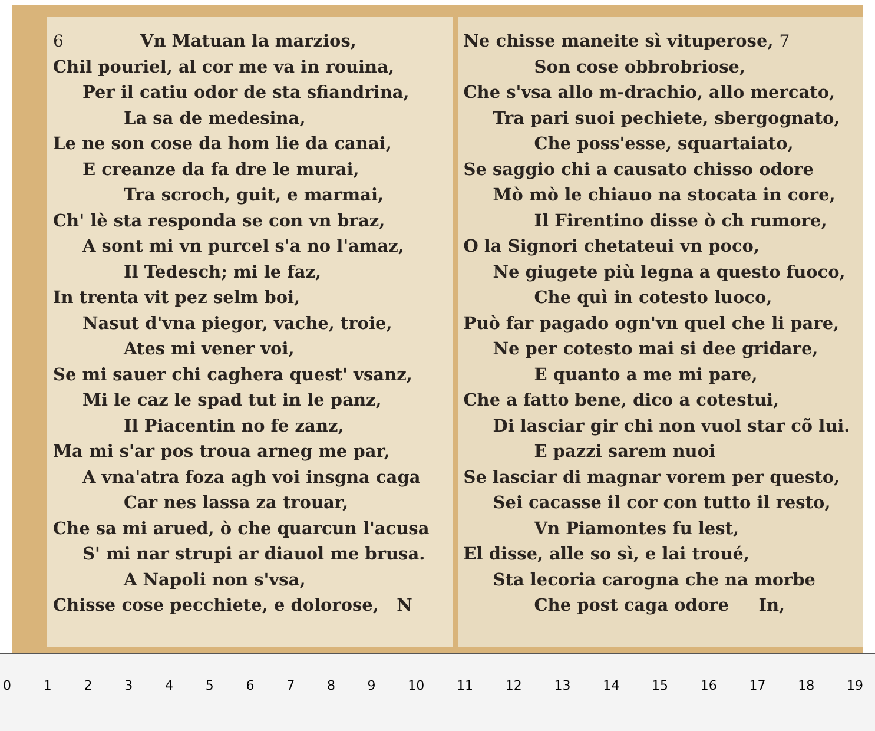6 Vn Matuan la marzios,
Chil pouriel, al cor me va in rouina,
Per il catiu odor de sta sfiandrina,
La sa de medesina,
Le ne son cose da hom lie da canai,
E creanze da fa dre le murai,
Tra scroch, guit, e marmai,
Ch' lè sta responda se con vn braz,
A sont mi vn purcel s'a no l'amaz,
Il Tedesch; mi le faz,
In trenta vit pez selm boi,
Nasut d'vna piegor, vache, troie,
Ates mi vener voi,
Se mi sauer chi caghera quest' vsanz,
Mi le caz le spad tut in le panz,
Il Piacentin no fe zanz,
Ma mi s'ar pos troua arneg me par,
A vna'atra foza agh voi insgna caga
Car nes lassa za trouar,
Che sa mi arued, ò che quarcun l'acusa
S' mi nar strupi ar diauol me brusa.
A Napoli non s'vsa,
Chisse cose pecchiete, e dolorose, N
Ne chisse maneite sì vituperose, 7
Son cose obbrobriose,
Che s'vsa allo m-drachio, allo mercato,
Tra pari suoi pechiete, sbergognato,
Che poss'esse, squartaiato,
Se saggio chi a causato chisso odore
Mò mò le chiauo na stocata in core,
Il Firentino disse ò ch rumore,
O la Signori chetateui vn poco,
Ne giugete più legna a questo fuoco,
Che quì in cotesto luoco,
Può far pagado ogn'vn quel che li pare,
Ne per cotesto mai si dee gridare,
E quanto a me mi pare,
Che a fatto bene, dico a cotestui,
Di lasciar gir chi non vuol star cõ lui.
E pazzi sarem nuoi
Se lasciar di magnar vorem per questo,
Sei cacasse il cor con tutto il resto,
Vn Piamontes fu lest,
El disse, alle so sì, e lai troué,
Sta lecoria carogna che na morbe
Che post caga odore In,
0123456789 10 11 12 13 14 15 16 17 18 19